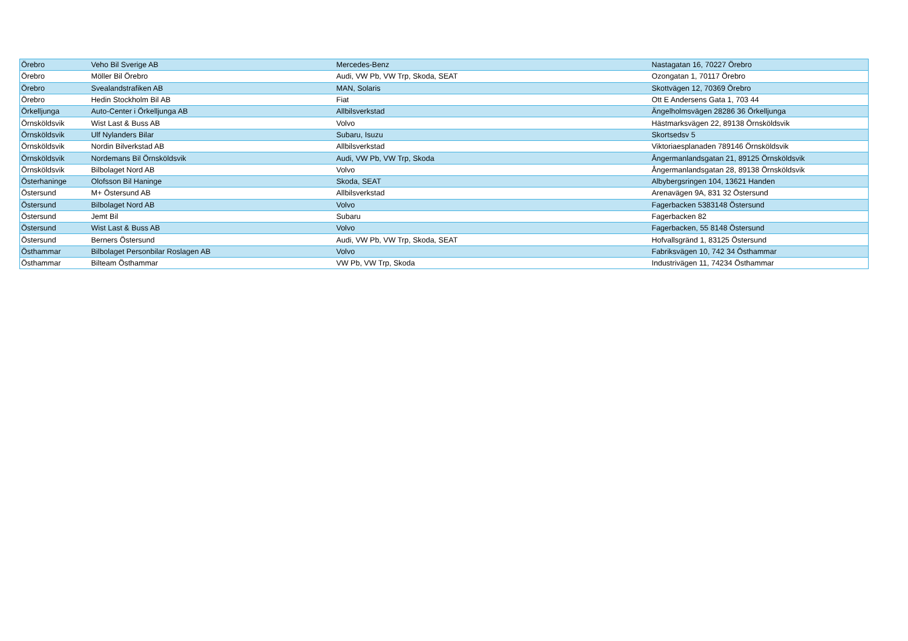| Örebro | Veho Bil Sverige AB | Mercedes-Benz | Nastagatan 16, 70227 Örebro |
| Örebro | Möller Bil Örebro | Audi, VW Pb, VW Trp, Skoda, SEAT | Ozongatan 1, 70117 Örebro |
| Örebro | Svealandstrafiken AB | MAN, Solaris | Skottvägen 12, 70369 Örebro |
| Örebro | Hedin Stockholm Bil AB | Fiat | Ott E Andersens Gata 1, 703 44 |
| Örkelljunga | Auto-Center i Örkelljunga AB | Allbilsverkstad | Ängelholmsvägen 28286 36 Örkelljunga |
| Örnsköldsvik | Wist Last & Buss AB | Volvo | Hästmarksvägen 22, 89138 Örnsköldsvik |
| Örnsköldsvik | Ulf Nylanders Bilar | Subaru, Isuzu | Skortsedsv 5 |
| Örnsköldsvik | Nordin Bilverkstad AB | Allbilsverkstad | Viktoriaesplanaden 789146 Örnsköldsvik |
| Örnsköldsvik | Nordemans Bil Örnsköldsvik | Audi, VW Pb, VW Trp, Skoda | Ångermanlandsgatan 21, 89125 Örnsköldsvik |
| Örnsköldsvik | Bilbolaget Nord AB | Volvo | Ångermanlandsgatan 28, 89138 Örnsköldsvik |
| Österhaninge | Olofsson Bil Haninge | Skoda, SEAT | Albybergsringen 104, 13621 Handen |
| Östersund | M+ Östersund AB | Allbilsverkstad | Arenavägen 9A, 831 32 Östersund |
| Östersund | Bilbolaget Nord AB | Volvo | Fagerbacken 5383148 Östersund |
| Östersund | Jemt Bil | Subaru | Fagerbacken 82 |
| Östersund | Wist Last & Buss AB | Volvo | Fagerbacken, 55 8148 Östersund |
| Östersund | Berners Östersund | Audi, VW Pb, VW Trp, Skoda, SEAT | Hofvallsgränd 1, 83125 Östersund |
| Östhammar | Bilbolaget Personbilar Roslagen AB | Volvo | Fabriksvägen 10, 742 34 Östhammar |
| Östhammar | Bilteam Östhammar | VW Pb, VW Trp, Skoda | Industrivägen 11, 74234 Östhammar |